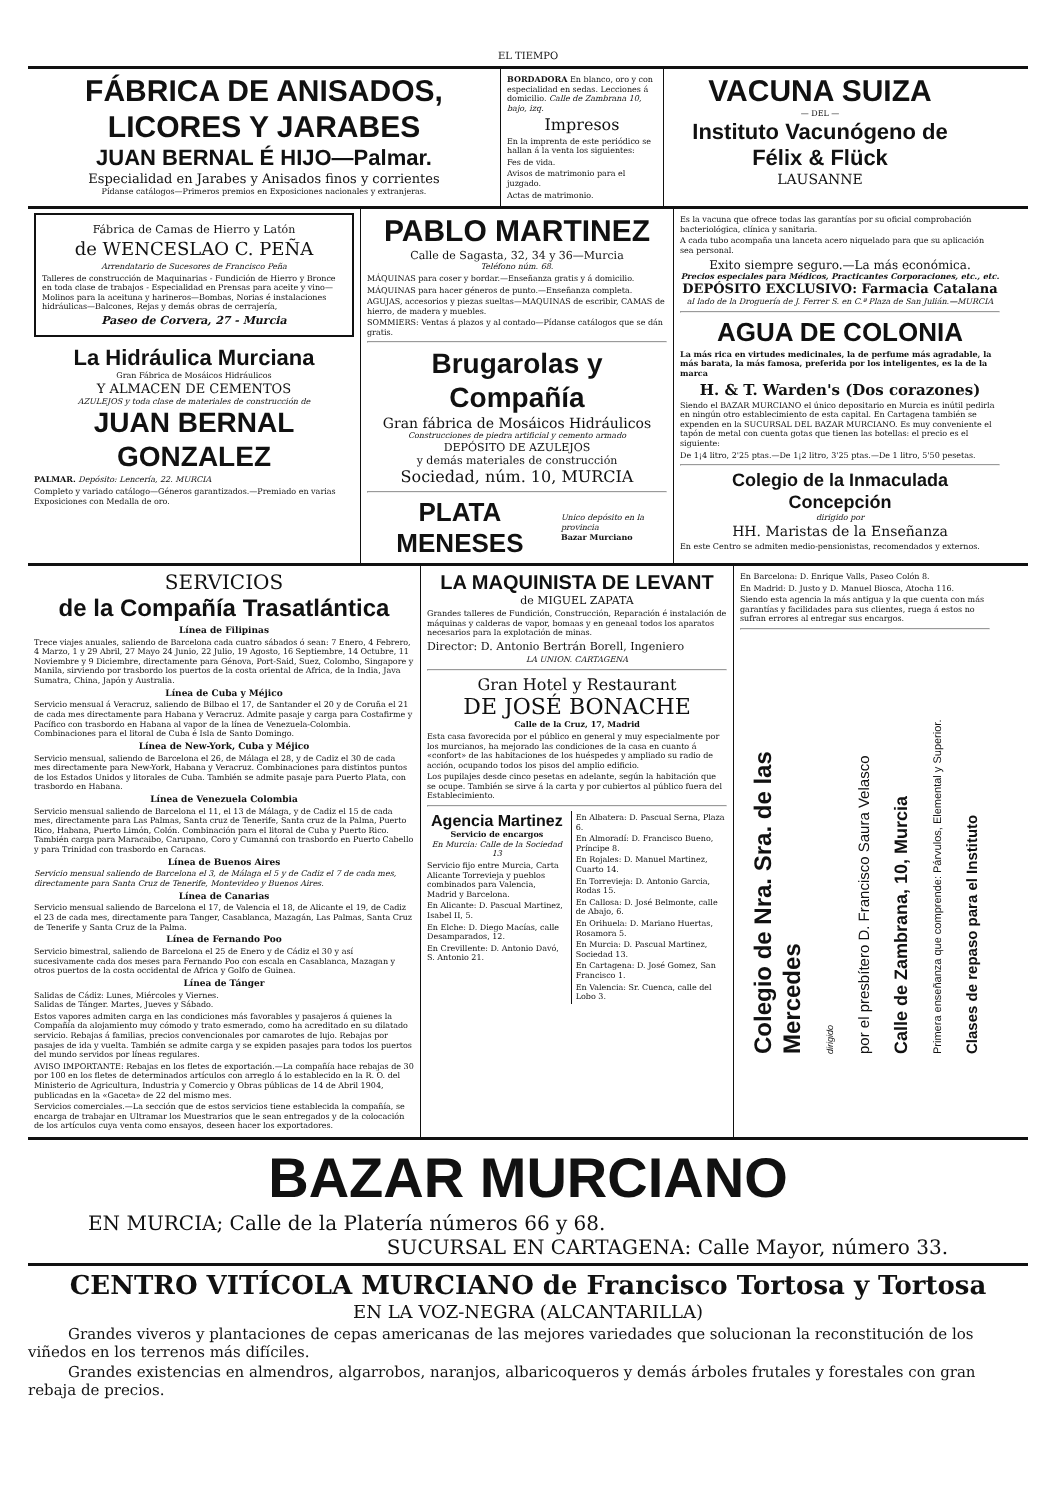EL TIEMPO
FÁBRICA DE ANISADOS, LICORES Y JARABES
JUAN BERNAL É HIJO—Palmar.
Especialidad en Jarabes y Anisados finos y corrientes
Pídanse catálogos—Primeros premios en Exposiciones nacionales y extranjeras.
BORDADORA En blanco, oro y con especialidad en sedas. Lecciones á domicilio. Calle de Zambrana 10, bajo, izq.
Impresos
En la imprenta de este periódico se hallan á la venta los siguientes:
Fes de vida.
Avisos de matrimonio para el juzgado.
Actas de matrimonio.
VACUNA SUIZA
— DEL —
Instituto Vacunógeno de Félix & Flück
LAUSANNE
Fábrica de Camas de Hierro y Latón
de WENCESLAO C. PEÑA
Arrendatario de Sucesores de Francisco Peña
Talleres de construcción de Maquinarias - Fundición de Hierro y Bronce en toda clase de trabajos - Especialidad en Prensas para aceite y vino—Molinos para la aceituna y harineros—Bombas, Norias é instalaciones hidráulicas—Balcones, Rejas y demás obras de cerrajería,
Paseo de Corvera, 27 - Murcia
La Hidráulica Murciana
Gran Fábrica de Mosáicos Hidráulicos
Y ALMACEN DE CEMENTOS
AZULEJOS y toda clase de materiales de construcción de
JUAN BERNAL GONZALEZ
PALMAR. Depósito: Lencería, 22. MURCIA
Completo y variado catálogo—Géneros garantizados.—Premiado en varias Exposiciones con Medalla de oro.
PABLO MARTINEZ
Calle de Sagasta, 32, 34 y 36—Murcia
Teléfono núm. 68.
MÁQUINAS para coser y bordar.—Enseñanza gratis y á domicilio.
MÁQUINAS para hacer géneros de punto.—Enseñanza completa.
AGUJAS, accesorios y piezas sueltas—MAQUINAS de escribir, CAMAS de hierro, de madera y muebles.
SOMMIERS: Ventas á plazos y al contado—Pídanse catálogos que se dán gratis.
Brugarolas y Compañía
Gran fábrica de Mosáicos Hidráulicos
Construcciones de piedra artificial y cemento armado
DEPÓSITO DE AZULEJOS
y demás materiales de construcción
Sociedad, núm. 10, MURCIA
PLATA MENESES Unico depósito en la provincia
Bazar Murciano
Es la vacuna que ofrece todas las garantías por su oficial comprobación bacteriológica, clínica y sanitaria.
A cada tubo acompaña una lanceta acero niquelado para que su aplicación sea personal.
Exito siempre seguro.—La más económica.
Precios especiales para Médicos, Practicantes Corporaciones, etc., etc.
DEPÓSITO EXCLUSIVO: Farmacia Catalana
al lado de la Droguería de J. Ferrer S. en C.ª Plaza de San Julián.—MURCIA
AGUA DE COLONIA
La más rica en virtudes medicinales, la de perfume más agradable, la más barata, la más famosa, preferida por los inteligentes, es la de la marca
H. & T. Warden's (Dos corazones)
Siendo el BAZAR MURCIANO el único depositario en Murcia es inútil pedirla en ningún otro establecimiento de esta capital. En Cartagena también se expenden en la SUCURSAL DEL BAZAR MURCIANO. Es muy conveniente el tapón de metal con cuenta gotas que tienen las botellas: el precio es el siguiente:
De 1¡4 litro, 2'25 ptas.—De 1¡2 litro, 3'25 ptas.—De 1 litro, 5'50 pesetas.
Colegio de la Inmaculada Concepción
dirigido por
HH. Maristas de la Enseñanza
En este Centro se admiten medio-pensionistas, recomendados y externos.
SERVICIOS
de la Compañía Trasatlántica
Línea de Filipinas
Trece viajes anuales, saliendo de Barcelona cada cuatro sábados ó sean: 7 Enero, 4 Febrero, 4 Marzo, 1 y 29 Abril, 27 Mayo 24 Junio, 22 Julio, 19 Agosto, 16 Septiembre, 14 Octubre, 11 Noviembre y 9 Diciembre, directamente para Génova, Port-Said, Suez, Colombo, Singapore y Manila, sirviendo por trasbordo los puertos de la costa oriental de Africa, de la India, Java Sumatra, China, Japón y Australia.
Línea de Cuba y Méjico
Servicio mensual á Veracruz, saliendo de Bilbao el 17, de Santander el 20 y de Coruña el 21 de cada mes directamente para Habana y Veracruz. Admite pasaje y carga para Costafirme y Pacífico con trasbordo en Habana al vapor de la línea de Venezuela-Colombia. Combinaciones para el litoral de Cuba é Isla de Santo Domingo.
Línea de New-York, Cuba y Méjico
Servicio mensual, saliendo de Barcelona el 26, de Málaga el 28, y de Cadiz el 30 de cada mes directamente para New-York, Habana y Veracruz. Combinaciones para distintos puntos de los Estados Unidos y litorales de Cuba. También se admite pasaje para Puerto Plata, con trasbordo en Habana.
Línea de Venezuela Colombia
Servicio mensual saliendo de Barcelona el 11, el 13 de Málaga, y de Cadiz el 15 de cada mes, directamente para Las Palmas, Santa cruz de Tenerife, Santa cruz de la Palma, Puerto Rico, Habana, Puerto Limón, Colón. Combinación para el litoral de Cuba y Puerto Rico. También carga para Maracaibo, Carupano, Coro y Cumanná con trasbordo en Puerto Cabello y para Trinidad con trasbordo en Caracas.
Línea de Buenos Aires
Servicio mensual saliendo de Barcelona el 3, de Málaga el 5 y de Cadiz el 7 de cada mes, directamente para Santa Cruz de Tenerife, Montevideo y Buenos Aires.
Línea de Canarias
Servicio mensual saliendo de Barcelona el 17, de Valencia el 18, de Alicante el 19, de Cadiz el 23 de cada mes, directamente para Tanger, Casablanca, Mazagán, Las Palmas, Santa Cruz de Tenerife y Santa Cruz de la Palma.
Línea de Fernando Poo
Servicio bimestral, saliendo de Barcelona el 25 de Enero y de Cádiz el 30 y así sucesivamente cada dos meses para Fernando Poo con escala en Casablanca, Mazagan y otros puertos de la costa occidental de Africa y Golfo de Guinea.
Línea de Tánger
Salidas de Cádiz: Lunes, Miércoles y Viernes.
Salidas de Tánger. Martes, Jueves y Sábado.
Estos vapores admiten carga en las condiciones más favorables y pasajeros á quienes la Compañía da alojamiento muy cómodo y trato esmerado, como ha acreditado en su dilatado servicio. Rebajas á familias, precios convencionales por camarotes de lujo. Rebajas por pasajes de ida y vuelta. También se admite carga y se expiden pasajes para todos los puertos del mundo servidos por líneas regulares.
AVISO IMPORTANTE: Rebajas en los fletes de exportación.—La compañía hace rebajas de 30 por 100 en los fletes de determinados artículos con arreglo á lo establecido en la R. O. del Ministerio de Agricultura, Industria y Comercio y Obras públicas de 14 de Abril 1904, publicadas en la «Gaceta» de 22 del mismo mes.
Servicios comerciales.—La sección que de estos servicios tiene establecida la compañía, se encarga de trabajar en Ultramar los Muestrarios que le sean entregados y de la colocación de los artículos cuya venta como ensayos, deseen hacer los exportadores.
LA MAQUINISTA DE LEVANT
de MIGUEL ZAPATA
Grandes talleres de Fundición, Construcción, Reparación é instalación de máquinas y calderas de vapor, bomaas y en geneaal todos los aparatos necesarios para la explotación de minas.
Director: D. Antonio Bertrán Borell, Ingeniero
LA UNION. CARTAGENA
Gran Hotel y Restaurant
DE JOSÉ BONACHE
Calle de la Cruz, 17, Madrid
Esta casa favorecida por el público en general y muy especialmente por los murcianos, ha mejorado las condiciones de la casa en cuanto á «confort» de las habitaciones de los huéspedes y ampliado su radio de acción, ocupando todos los pisos del amplio edificio.
Los pupilajes desde cinco pesetas en adelante, según la habitación que se ocupe. También se sirve á la carta y por cubiertos al público fuera del Establecimiento.
Agencia Martinez
Servicio de encargos
En Murcia: Calle de la Sociedad 13
Servicio fijo entre Murcia, Carta Alicante Torrevieja y pueblos combinados para Valencia, Madrid y Barcelona.
En Alicante: D. Pascual Martinez, Isabel II, 5.
En Elche: D. Diego Macías, calle Desamparados, 12.
En Crevillente: D. Antonio Davó, S. Antonio 21.
En Albatera: D. Pascual Serna, Plaza 6.
En Almoradí: D. Francisco Bueno, Príncipe 8.
En Rojales: D. Manuel Martinez, Cuarto 14.
En Torrevieja: D. Antonio Garcia, Rodas 15.
En Callosa: D. José Belmonte, calle de Abajo, 6.
En Orihuela: D. Mariano Huertas, Rosamora 5.
En Murcia: D. Pascual Martinez, Sociedad 13.
En Cartagena: D. José Gomez, San Francisco 1.
En Valencia: Sr. Cuenca, calle del Lobo 3.
En Barcelona: D. Enrique Valls, Paseo Colón 8.
En Madrid: D. Justo y D. Manuel Biosca, Atocha 116.
Siendo esta agencia la más antigua y la que cuenta con más garantías y facilidades para sus clientes, ruega á estos no sufran errores al entregar sus encargos.
Colegio de Nra. Sra. de las Mercedes
dirigido
por el presbítero D. Francisco Saura Velasco
Calle de Zambrana, 10, Murcia
Primera enseñanza que comprende: Párvulos, Elemental y Superior.
Clases de repaso para el Instituto
BAZAR MURCIANO
EN MURCIA; Calle de la Platería números 66 y 68.
SUCURSAL EN CARTAGENA: Calle Mayor, número 33.
CENTRO VITÍCOLA MURCIANO de Francisco Tortosa y Tortosa
EN LA VOZ-NEGRA (ALCANTARILLA)
Grandes viveros y plantaciones de cepas americanas de las mejores variedades que solucionan la reconstitución de los viñedos en los terrenos más difíciles.
Grandes existencias en almendros, algarrobos, naranjos, albaricoqueros y demás árboles frutales y forestales con gran rebaja de precios.